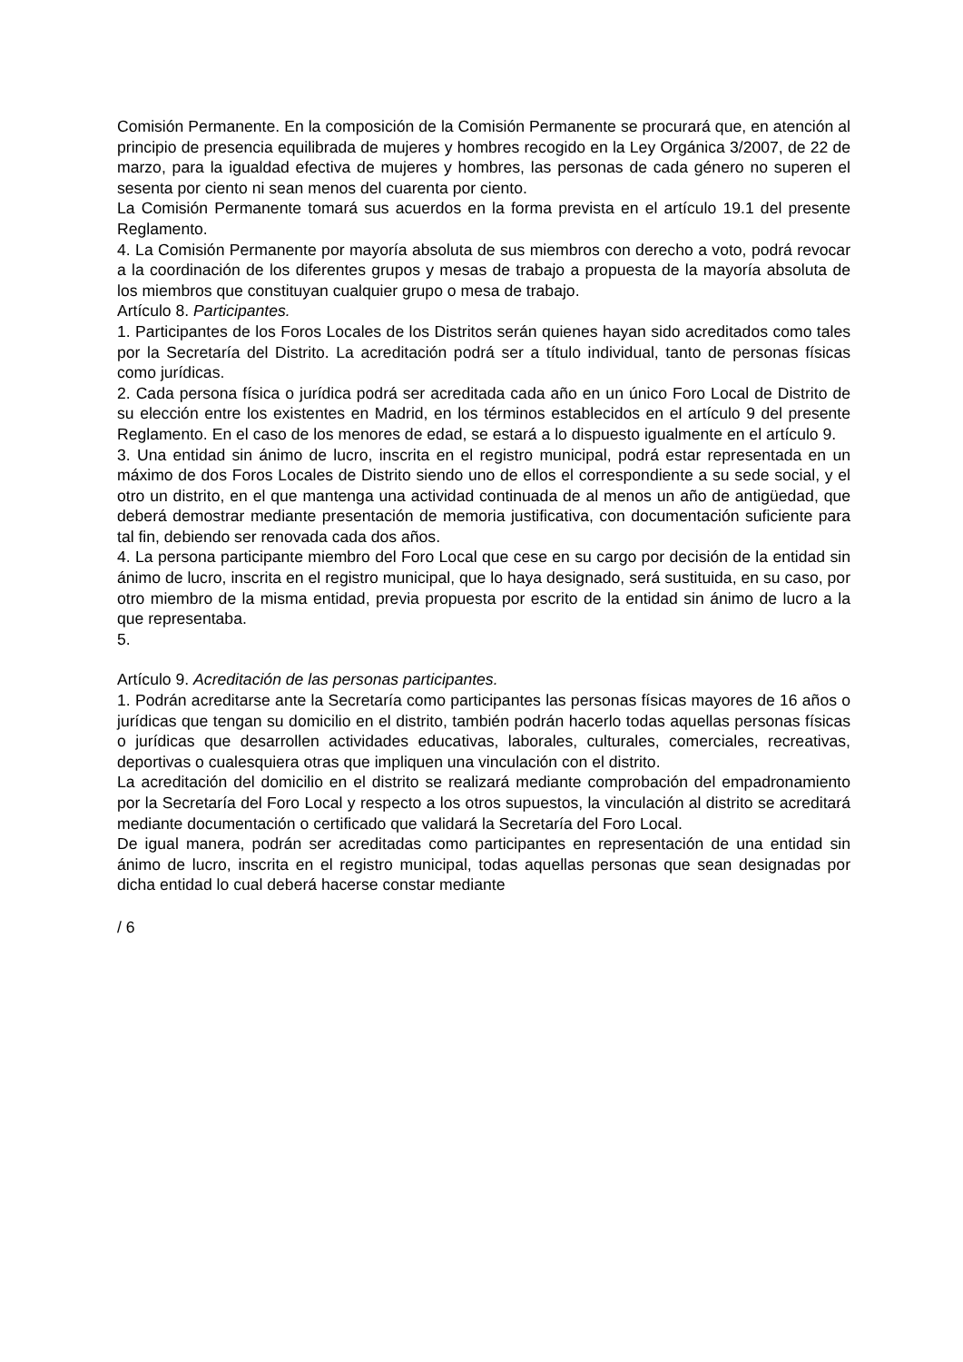Comisión Permanente. En la composición de la Comisión Permanente se procurará que, en atención al principio de presencia equilibrada de mujeres y hombres recogido en la Ley Orgánica 3/2007, de 22 de marzo, para la igualdad efectiva de mujeres y hombres, las personas de cada género no superen el sesenta por ciento ni sean menos del cuarenta por ciento.
La Comisión Permanente tomará sus acuerdos en la forma prevista en el artículo 19.1 del presente Reglamento.
4. La Comisión Permanente por mayoría absoluta de sus miembros con derecho a voto, podrá revocar a la coordinación de los diferentes grupos y mesas de trabajo a propuesta de la mayoría absoluta de los miembros que constituyan cualquier grupo o mesa de trabajo.
Artículo 8. Participantes.
1. Participantes de los Foros Locales de los Distritos serán quienes hayan sido acreditados como tales por la Secretaría del Distrito. La acreditación podrá ser a título individual, tanto de personas físicas como jurídicas.
2. Cada persona física o jurídica podrá ser acreditada cada año en un único Foro Local de Distrito de su elección entre los existentes en Madrid, en los términos establecidos en el artículo 9 del presente Reglamento. En el caso de los menores de edad, se estará a lo dispuesto igualmente en el artículo 9.
3. Una entidad sin ánimo de lucro, inscrita en el registro municipal, podrá estar representada en un máximo de dos Foros Locales de Distrito siendo uno de ellos el correspondiente a su sede social, y el otro un distrito, en el que mantenga una actividad continuada de al menos un año de antigüedad, que deberá demostrar mediante presentación de memoria justificativa, con documentación suficiente para tal fin, debiendo ser renovada cada dos años.
4. La persona participante miembro del Foro Local que cese en su cargo por decisión de la entidad sin ánimo de lucro, inscrita en el registro municipal, que lo haya designado, será sustituida, en su caso, por otro miembro de la misma entidad, previa propuesta por escrito de la entidad sin ánimo de lucro a la que representaba.
5.
Artículo 9. Acreditación de las personas participantes.
1. Podrán acreditarse ante la Secretaría como participantes las personas físicas mayores de 16 años o jurídicas que tengan su domicilio en el distrito, también podrán hacerlo todas aquellas personas físicas o jurídicas que desarrollen actividades educativas, laborales, culturales, comerciales, recreativas, deportivas o cualesquiera otras que impliquen una vinculación con el distrito.
La acreditación del domicilio en el distrito se realizará mediante comprobación del empadronamiento por la Secretaría del Foro Local y respecto a los otros supuestos, la vinculación al distrito se acreditará mediante documentación o certificado que validará la Secretaría del Foro Local.
De igual manera, podrán ser acreditadas como participantes en representación de una entidad sin ánimo de lucro, inscrita en el registro municipal, todas aquellas personas que sean designadas por dicha entidad lo cual deberá hacerse constar mediante
/ 6